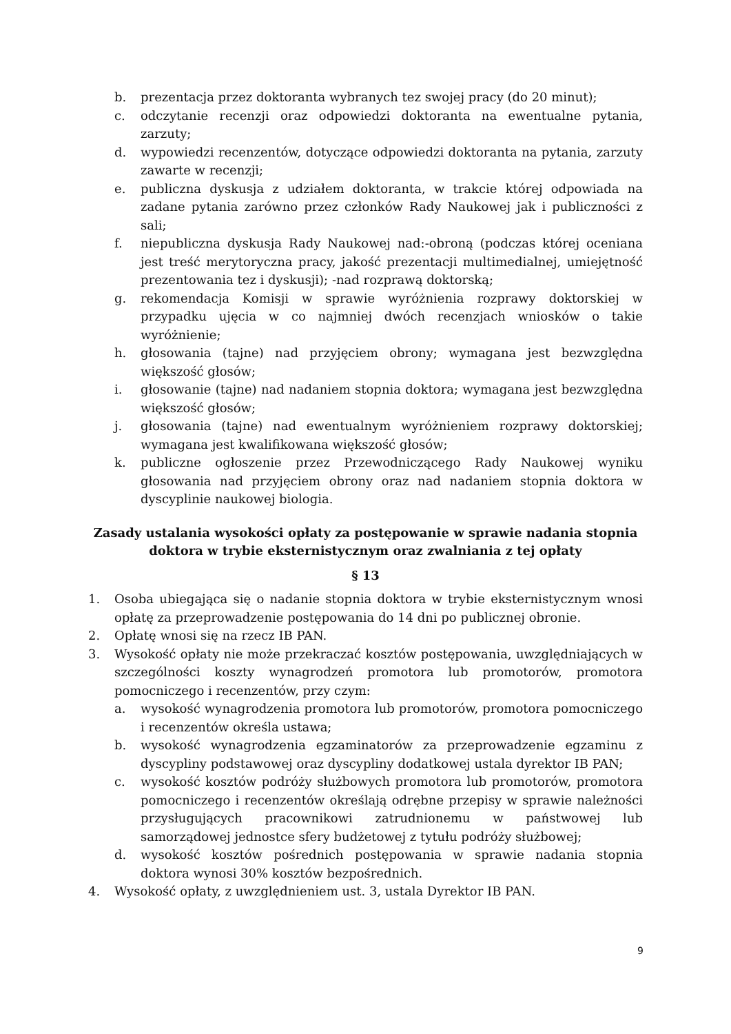b. prezentacja przez doktoranta wybranych tez swojej pracy (do 20 minut);
c. odczytanie recenzji oraz odpowiedzi doktoranta na ewentualne pytania, zarzuty;
d. wypowiedzi recenzentów, dotyczące odpowiedzi doktoranta na pytania, zarzuty zawarte w recenzji;
e. publiczna dyskusja z udziałem doktoranta, w trakcie której odpowiada na zadane pytania zarówno przez członków Rady Naukowej jak i publiczności z sali;
f. niepubliczna dyskusja Rady Naukowej nad:-obroną (podczas której oceniana jest treść merytoryczna pracy, jakość prezentacji multimedialnej, umiejętność prezentowania tez i dyskusji); -nad rozprawą doktorską;
g. rekomendacja Komisji w sprawie wyróżnienia rozprawy doktorskiej w przypadku ujęcia w co najmniej dwóch recenzjach wniosków o takie wyróżnienie;
h. głosowania (tajne) nad przyjęciem obrony; wymagana jest bezwzględna większość głosów;
i. głosowanie (tajne) nad nadaniem stopnia doktora; wymagana jest bezwzględna większość głosów;
j. głosowania (tajne) nad ewentualnym wyróżnieniem rozprawy doktorskiej; wymagana jest kwalifikowana większość głosów;
k. publiczne ogłoszenie przez Przewodniczącego Rady Naukowej wyniku głosowania nad przyjęciem obrony oraz nad nadaniem stopnia doktora w dyscyplinie naukowej biologia.
Zasady ustalania wysokości opłaty za postępowanie w sprawie nadania stopnia doktora w trybie eksternistycznym oraz zwalniania z tej opłaty
§ 13
1. Osoba ubiegająca się o nadanie stopnia doktora w trybie eksternistycznym wnosi opłatę za przeprowadzenie postępowania do 14 dni po publicznej obronie.
2. Opłatę wnosi się na rzecz IB PAN.
3. Wysokość opłaty nie może przekraczać kosztów postępowania, uwzględniających w szczególności koszty wynagrodzeń promotora lub promotorów, promotora pomocniczego i recenzentów, przy czym:
a. wysokość wynagrodzenia promotora lub promotorów, promotora pomocniczego i recenzentów określa ustawa;
b. wysokość wynagrodzenia egzaminatorów za przeprowadzenie egzaminu z dyscypliny podstawowej oraz dyscypliny dodatkowej ustala dyrektor IB PAN;
c. wysokość kosztów podróży służbowych promotora lub promotorów, promotora pomocniczego i recenzentów określają odrębne przepisy w sprawie należności przysługujących pracownikowi zatrudnionemu w państwowej lub samorządowej jednostce sfery budżetowej z tytułu podróży służbowej;
d. wysokość kosztów pośrednich postępowania w sprawie nadania stopnia doktora wynosi 30% kosztów bezpośrednich.
4. Wysokość opłaty, z uwzględnieniem ust. 3, ustala Dyrektor IB PAN.
9